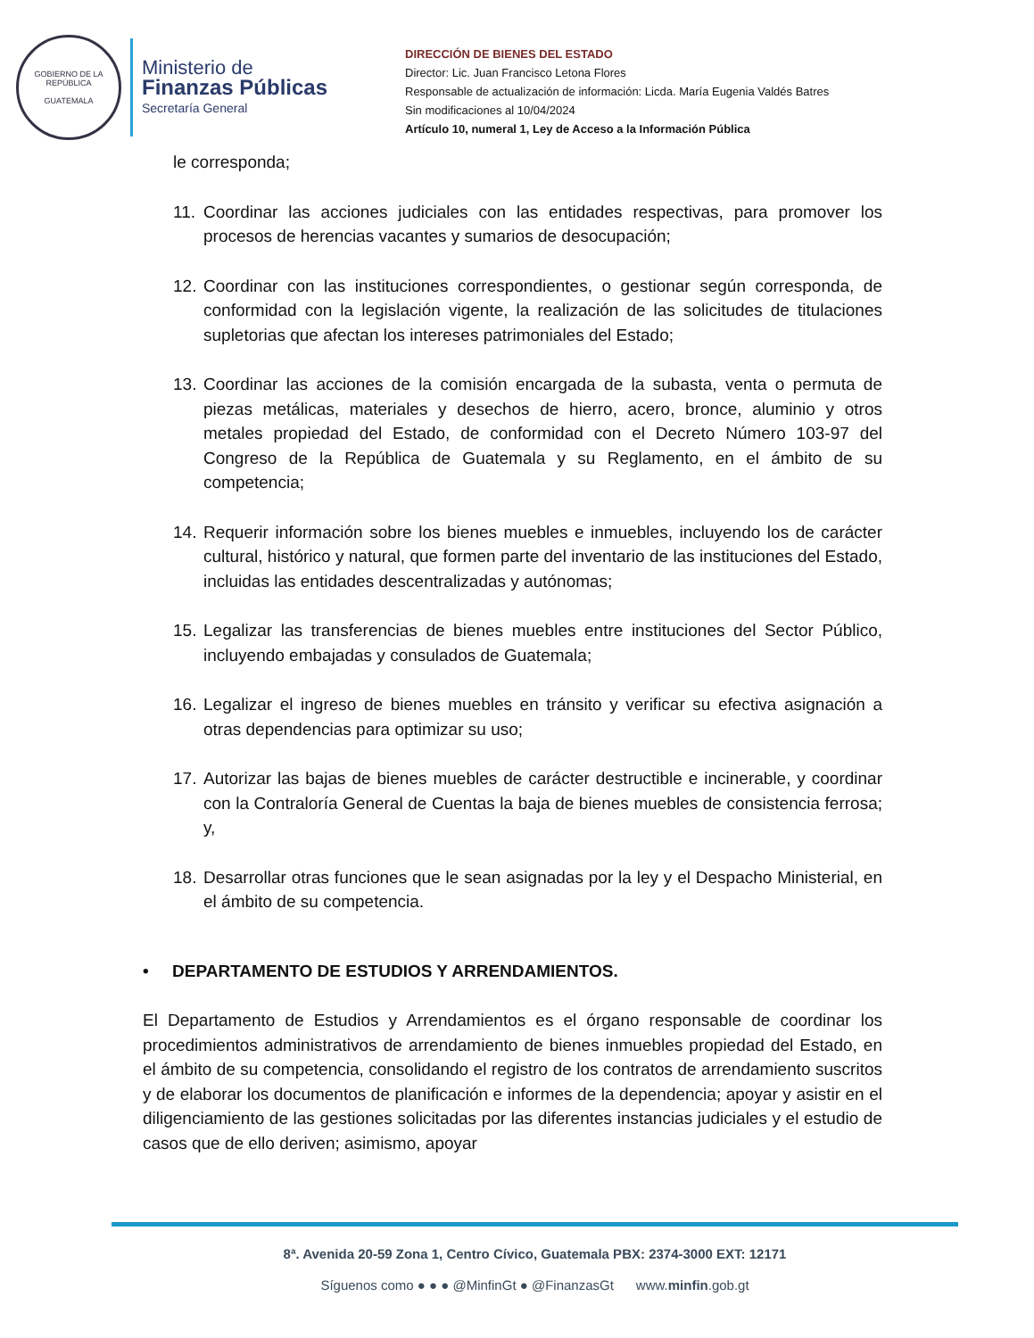GOBIERNO DE LA REPÚBLICA
GUATEMALA
Ministerio de
Finanzas Públicas
Secretaría General
DIRECCIÓN DE BIENES DEL ESTADO
Director: Lic. Juan Francisco Letona Flores
Responsable de actualización de información: Licda. María Eugenia Valdés Batres
Sin modificaciones al 10/04/2024
Artículo 10, numeral 1, Ley de Acceso a la Información Pública
le corresponda;
11. Coordinar las acciones judiciales con las entidades respectivas, para promover los procesos de herencias vacantes y sumarios de desocupación;
12. Coordinar con las instituciones correspondientes, o gestionar según corresponda, de conformidad con la legislación vigente, la realización de las solicitudes de titulaciones supletorias que afectan los intereses patrimoniales del Estado;
13. Coordinar las acciones de la comisión encargada de la subasta, venta o permuta de piezas metálicas, materiales y desechos de hierro, acero, bronce, aluminio y otros metales propiedad del Estado, de conformidad con el Decreto Número 103-97 del Congreso de la República de Guatemala y su Reglamento, en el ámbito de su competencia;
14. Requerir información sobre los bienes muebles e inmuebles, incluyendo los de carácter cultural, histórico y natural, que formen parte del inventario de las instituciones del Estado, incluidas las entidades descentralizadas y autónomas;
15. Legalizar las transferencias de bienes muebles entre instituciones del Sector Público, incluyendo embajadas y consulados de Guatemala;
16. Legalizar el ingreso de bienes muebles en tránsito y verificar su efectiva asignación a otras dependencias para optimizar su uso;
17. Autorizar las bajas de bienes muebles de carácter destructible e incinerable, y coordinar con la Contraloría General de Cuentas la baja de bienes muebles de consistencia ferrosa; y,
18. Desarrollar otras funciones que le sean asignadas por la ley y el Despacho Ministerial, en el ámbito de su competencia.
• DEPARTAMENTO DE ESTUDIOS Y ARRENDAMIENTOS.
El Departamento de Estudios y Arrendamientos es el órgano responsable de coordinar los procedimientos administrativos de arrendamiento de bienes inmuebles propiedad del Estado, en el ámbito de su competencia, consolidando el registro de los contratos de arrendamiento suscritos y de elaborar los documentos de planificación e informes de la dependencia; apoyar y asistir en el diligenciamiento de las gestiones solicitadas por las diferentes instancias judiciales y el estudio de casos que de ello deriven; asimismo, apoyar
8ª. Avenida 20-59 Zona 1, Centro Cívico, Guatemala PBX: 2374-3000 EXT: 12171
Síguenos como ● ● ● @MinfinGt ● @FinanzasGt www.minfin.gob.gt